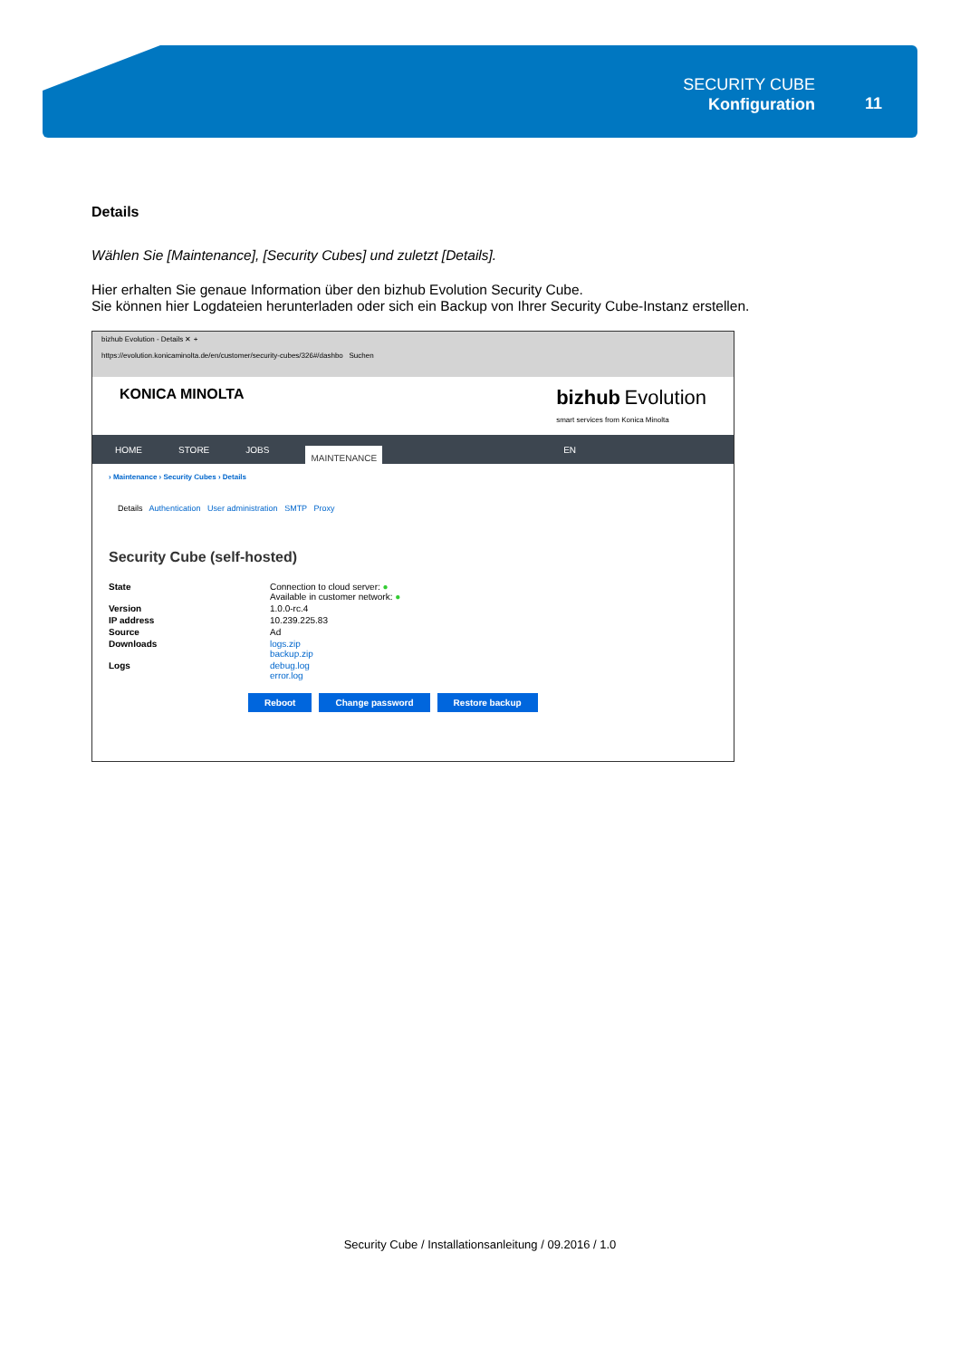SECURITY CUBE
Konfiguration
11
Details
Wählen Sie [Maintenance], [Security Cubes] und zuletzt [Details].
Hier erhalten Sie genaue Information über den bizhub Evolution Security Cube.
Sie können hier Logdateien herunterladen oder sich ein Backup von Ihrer Security Cube-Instanz erstellen.
bizhub Evolution - Details ✕ +
https://evolution.konicaminolta.de/en/customer/security-cubes/326#/dashbo Suchen
KONICA MINOLTA bizhub Evolution
smart services from Konica Minolta
HOME STORE JOBS MAINTENANCE EN
› Maintenance › Security Cubes › Details
Details Authentication User administration SMTP Proxy
Security Cube (self-hosted)
State Connection to cloud server: ●
Available in customer network: ●
Version 1.0.0-rc.4
IP address 10.239.225.83
Source Ad
Downloads logs.zip
backup.zip
Logs debug.log
error.log
Reboot Change password Restore backup
Security Cube / Installationsanleitung / 09.2016 / 1.0